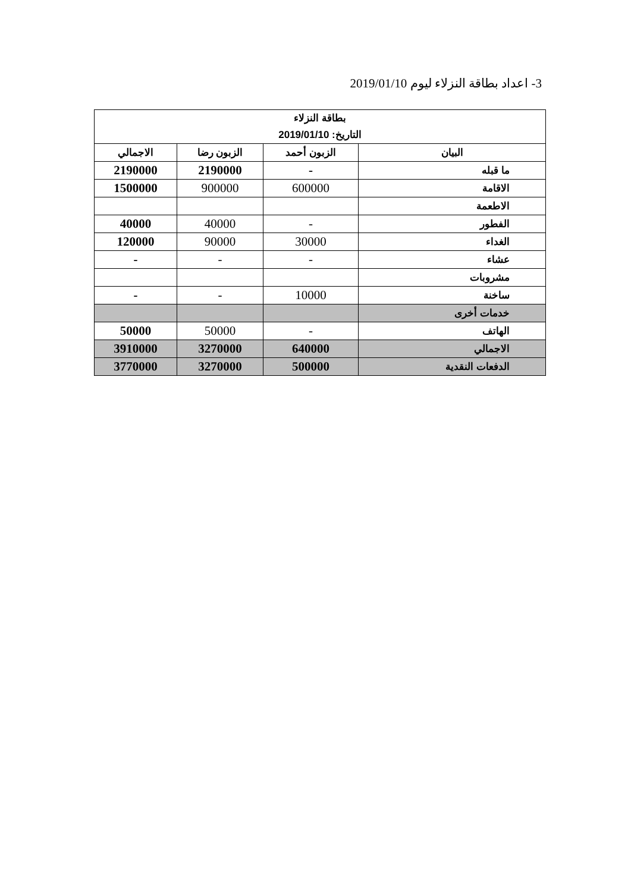3- اعداد بطاقة النزلاء ليوم 2019/01/10
| بطاقة النزلاء التاريخ: 2019/01/10 | | | |
| --- | --- | --- | --- |
| البيان | الزبون أحمد | الزبون رضا | الاجمالي |
| ما قبله | - | 2190000 | 2190000 |
| الاقامة | 600000 | 900000 | 1500000 |
| الاطعمة | | | |
| الفطور | - | 40000 | 40000 |
| الغداء | 30000 | 90000 | 120000 |
| عشاء | - | - | - |
| مشروبات | | | |
| ساخنة | 10000 | - | - |
| خدمات أخرى | | | |
| الهاتف | - | 50000 | 50000 |
| الاجمالي | 640000 | 3270000 | 3910000 |
| الدفعات النقدية | 500000 | 3270000 | 3770000 |